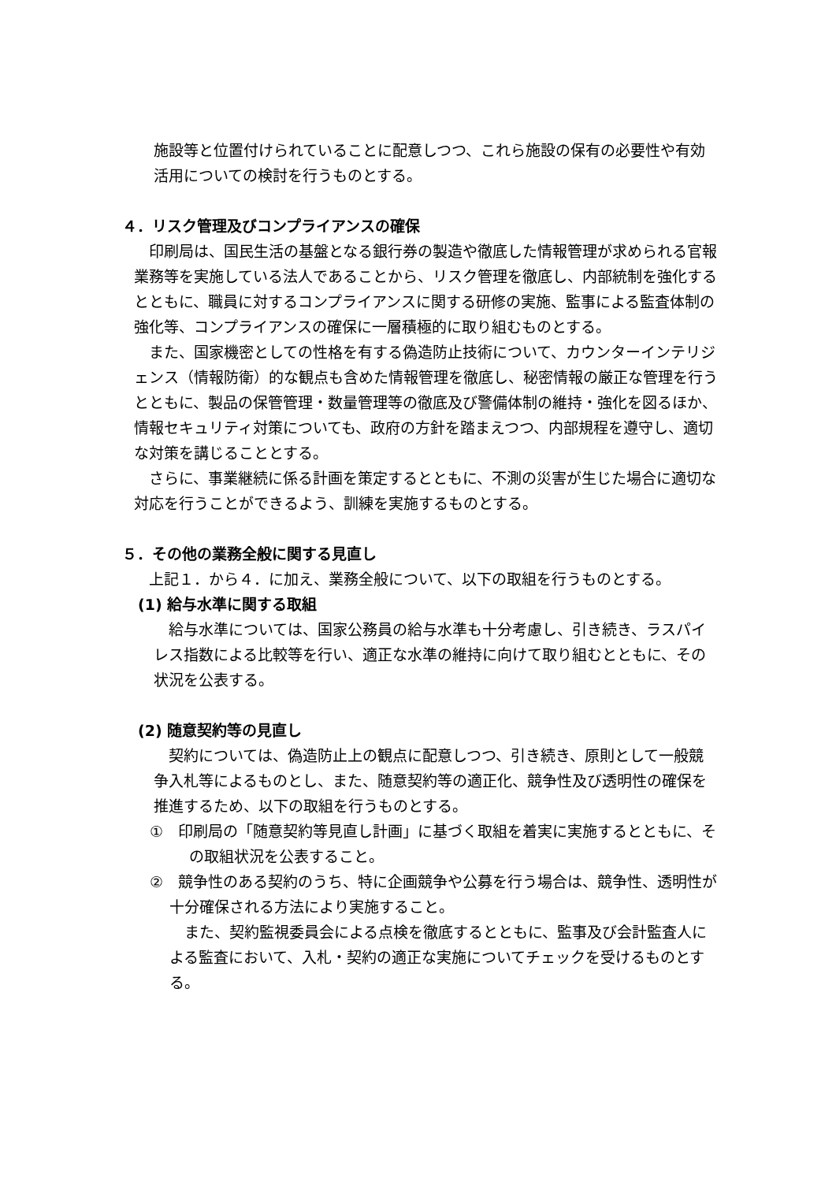施設等と位置付けられていることに配意しつつ、これら施設の保有の必要性や有効活用についての検討を行うものとする。
４．リスク管理及びコンプライアンスの確保
印刷局は、国民生活の基盤となる銀行券の製造や徹底した情報管理が求められる官報業務等を実施している法人であることから、リスク管理を徹底し、内部統制を強化するとともに、職員に対するコンプライアンスに関する研修の実施、監事による監査体制の強化等、コンプライアンスの確保に一層積極的に取り組むものとする。
また、国家機密としての性格を有する偽造防止技術について、カウンターインテリジェンス（情報防衛）的な観点も含めた情報管理を徹底し、秘密情報の厳正な管理を行うとともに、製品の保管管理・数量管理等の徹底及び警備体制の維持・強化を図るほか、情報セキュリティ対策についても、政府の方針を踏まえつつ、内部規程を遵守し、適切な対策を講じることとする。
さらに、事業継続に係る計画を策定するとともに、不測の災害が生じた場合に適切な対応を行うことができるよう、訓練を実施するものとする。
５．その他の業務全般に関する見直し
上記１．から４．に加え、業務全般について、以下の取組を行うものとする。
(1) 給与水準に関する取組
給与水準については、国家公務員の給与水準も十分考慮し、引き続き、ラスパイレス指数による比較等を行い、適正な水準の維持に向けて取り組むとともに、その状況を公表する。
(2) 随意契約等の見直し
契約については、偽造防止上の観点に配意しつつ、引き続き、原則として一般競争入札等によるものとし、また、随意契約等の適正化、競争性及び透明性の確保を推進するため、以下の取組を行うものとする。
①　印刷局の「随意契約等見直し計画」に基づく取組を着実に実施するとともに、その取組状況を公表すること。
②　競争性のある契約のうち、特に企画競争や公募を行う場合は、競争性、透明性が十分確保される方法により実施すること。
また、契約監視委員会による点検を徹底するとともに、監事及び会計監査人による監査において、入札・契約の適正な実施についてチェックを受けるものとする。